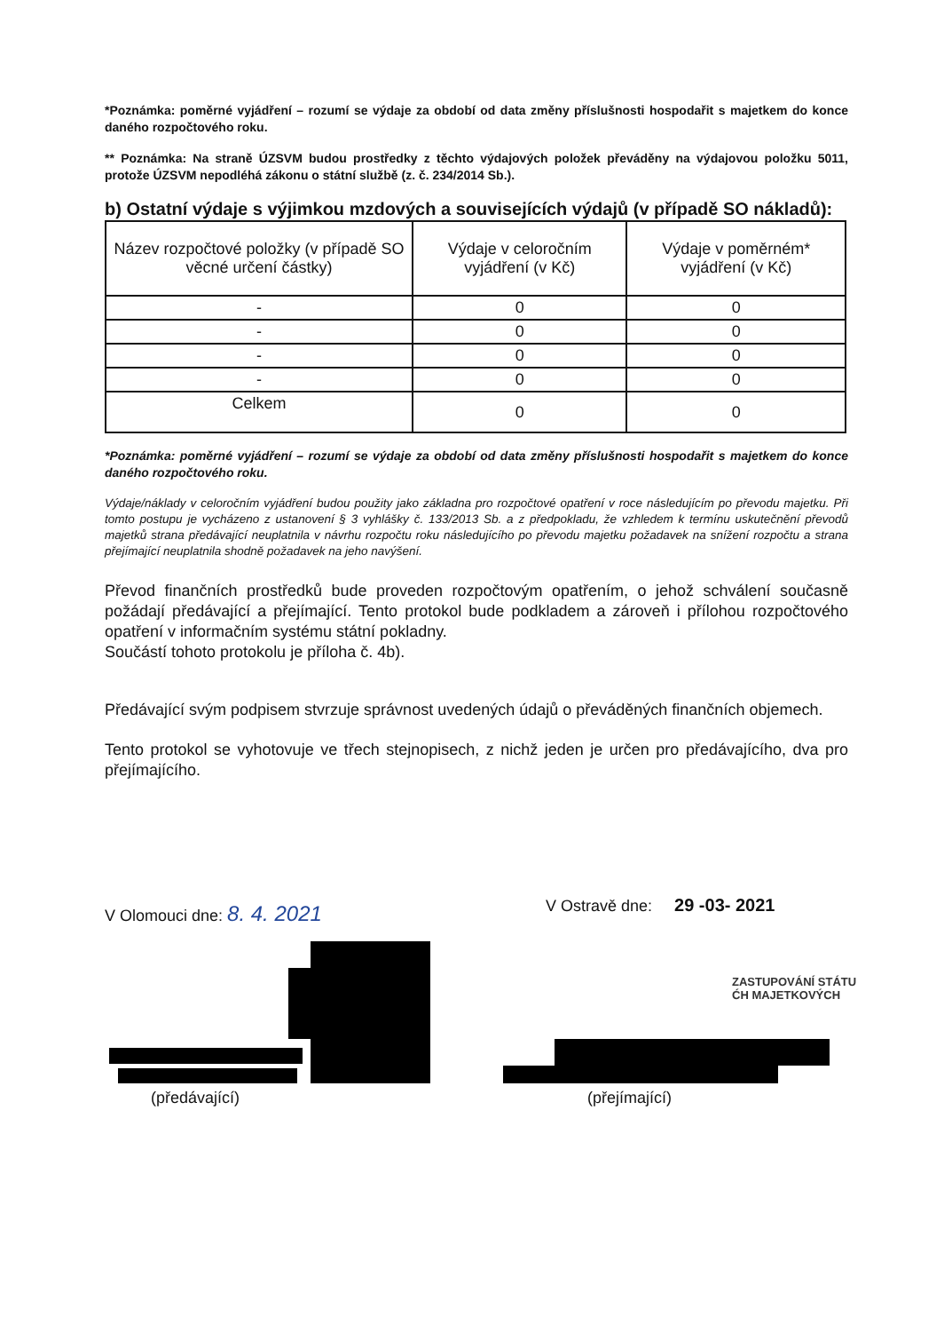*Poznámka: poměrné vyjádření – rozumí se výdaje za období od data změny příslušnosti hospodařit s majetkem do konce daného rozpočtového roku.
** Poznámka: Na straně ÚZSVM budou prostředky z těchto výdajových položek převáděny na výdajovou položku 5011, protože ÚZSVM nepodléhá zákonu o státní službě (z. č. 234/2014 Sb.).
b) Ostatní výdaje s výjimkou mzdových a souvisejících výdajů (v případě SO nákladů):
| Název rozpočtové položky (v případě SO věcné určení částky) | Výdaje v celoročním vyjádření (v Kč) | Výdaje v poměrném* vyjádření (v Kč) |
| --- | --- | --- |
| - | 0 | 0 |
| - | 0 | 0 |
| - | 0 | 0 |
| - | 0 | 0 |
| Celkem | 0 | 0 |
*Poznámka: poměrné vyjádření – rozumí se výdaje za období od data změny příslušnosti hospodařit s majetkem do konce daného rozpočtového roku.
Výdaje/náklady v celoročním vyjádření budou použity jako základna pro rozpočtové opatření v roce následujícím po převodu majetku. Při tomto postupu je vycházeno z ustanovení § 3 vyhlášky č. 133/2013 Sb. a z předpokladu, že vzhledem k termínu uskutečnění převodů majetků strana předávající neuplatnila v návrhu rozpočtu roku následujícího po převodu majetku požadavek na snížení rozpočtu a strana přejímající neuplatnila shodně požadavek na jeho navýšení.
Převod finančních prostředků bude proveden rozpočtovým opatřením, o jehož schválení současně požádají předávající a přejímající. Tento protokol bude podkladem a zároveň i přílohou rozpočtového opatření v informačním systému státní pokladny.
Součástí tohoto protokolu je příloha č. 4b).
Předávající svým podpisem stvrzuje správnost uvedených údajů o převáděných finančních objemech.
Tento protokol se vyhotovuje ve třech stejnopisech, z nichž jeden je určen pro předávajícího, dva pro přejímajícího.
V Olomouci dne: 8. 4. 2021 V Ostravě dne: 29 -03- 2021
ZASTUPOVÁNÍ STÁTU
ĆH MAJETKOVÝCH
(předávající) (přejímající)